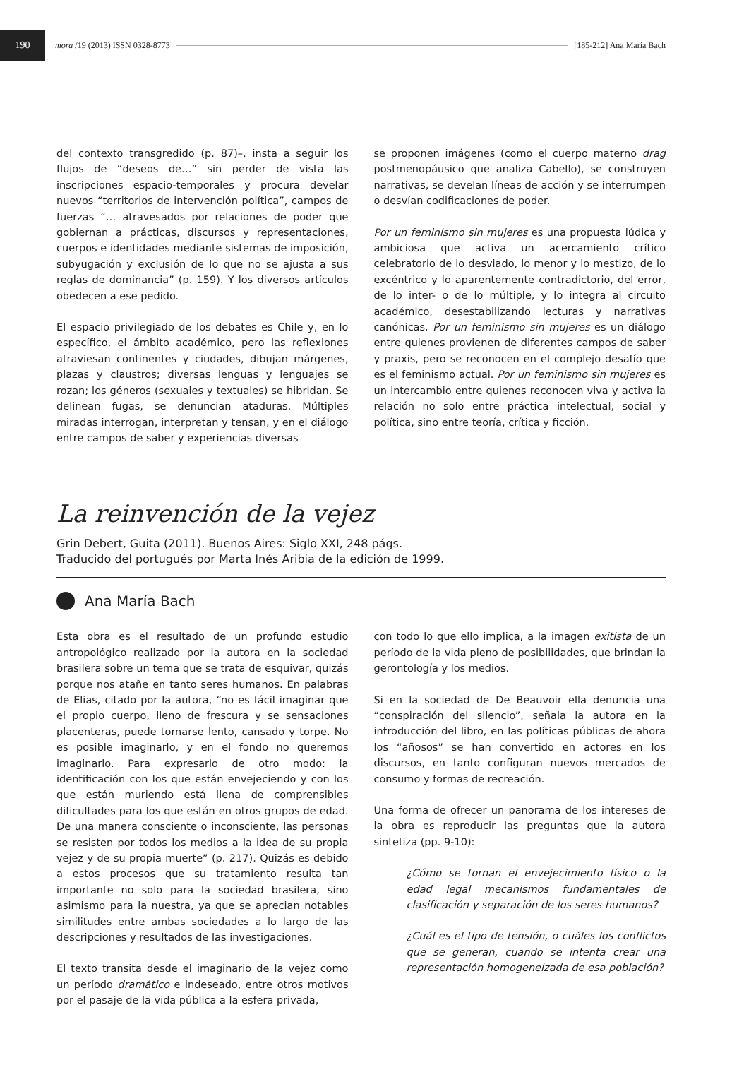190
mora /19 (2013) ISSN 0328-8773 [185-212] Ana María Bach
del contexto transgredido (p. 87)–, insta a seguir los flujos de “deseos de…” sin perder de vista las inscripciones espacio-temporales y procura develar nuevos “territorios de intervención política”, campos de fuerzas “… atravesados por relaciones de poder que gobiernan a prácticas, discursos y representaciones, cuerpos e identidades mediante sistemas de imposición, subyugación y exclusión de lo que no se ajusta a sus reglas de dominancia” (p. 159). Y los diversos artículos obedecen a ese pedido.
El espacio privilegiado de los debates es Chile y, en lo específico, el ámbito académico, pero las reflexiones atraviesan continentes y ciudades, dibujan márgenes, plazas y claustros; diversas lenguas y lenguajes se rozan; los géneros (sexuales y textuales) se hibridan. Se delinean fugas, se denuncian ataduras. Múltiples miradas interrogan, interpretan y tensan, y en el diálogo entre campos de saber y experiencias diversas
se proponen imágenes (como el cuerpo materno drag postmenopáusico que analiza Cabello), se construyen narrativas, se develan líneas de acción y se interrumpen o desvían codificaciones de poder.
Por un feminismo sin mujeres es una propuesta lúdica y ambiciosa que activa un acercamiento crítico celebratorio de lo desviado, lo menor y lo mestizo, de lo excéntrico y lo aparentemente contradictorio, del error, de lo inter- o de lo múltiple, y lo integra al circuito académico, desestabilizando lecturas y narrativas canónicas. Por un feminismo sin mujeres es un diálogo entre quienes provienen de diferentes campos de saber y praxis, pero se reconocen en el complejo desafío que es el feminismo actual. Por un feminismo sin mujeres es un intercambio entre quienes reconocen viva y activa la relación no solo entre práctica intelectual, social y política, sino entre teoría, crítica y ficción.
La reinvención de la vejez
Grin Debert, Guita (2011). Buenos Aires: Siglo XXI, 248 págs.
Traducido del portugués por Marta Inés Aribia de la edición de 1999.
Ana María Bach
Esta obra es el resultado de un profundo estudio antropológico realizado por la autora en la sociedad brasilera sobre un tema que se trata de esquivar, quizás porque nos atañe en tanto seres humanos. En palabras de Elias, citado por la autora, “no es fácil imaginar que el propio cuerpo, lleno de frescura y se sensaciones placenteras, puede tornarse lento, cansado y torpe. No es posible imaginarlo, y en el fondo no queremos imaginarlo. Para expresarlo de otro modo: la identificación con los que están envejeciendo y con los que están muriendo está llena de comprensibles dificultades para los que están en otros grupos de edad. De una manera consciente o inconsciente, las personas se resisten por todos los medios a la idea de su propia vejez y de su propia muerte” (p. 217). Quizás es debido a estos procesos que su tratamiento resulta tan importante no solo para la sociedad brasilera, sino asimismo para la nuestra, ya que se aprecian notables similitudes entre ambas sociedades a lo largo de las descripciones y resultados de las investigaciones.
El texto transita desde el imaginario de la vejez como un período dramático e indeseado, entre otros motivos por el pasaje de la vida pública a la esfera privada,
con todo lo que ello implica, a la imagen exitista de un período de la vida pleno de posibilidades, que brindan la gerontología y los medios.
Si en la sociedad de De Beauvoir ella denuncia una “conspiración del silencio”, señala la autora en la introducción del libro, en las políticas públicas de ahora los “añosos” se han convertido en actores en los discursos, en tanto configuran nuevos mercados de consumo y formas de recreación.
Una forma de ofrecer un panorama de los intereses de la obra es reproducir las preguntas que la autora sintetiza (pp. 9-10):
¿Cómo se tornan el envejecimiento físico o la edad legal mecanismos fundamentales de clasificación y separación de los seres humanos?
¿Cuál es el tipo de tensión, o cuáles los conflictos que se generan, cuando se intenta crear una representación homogeneizada de esa población?